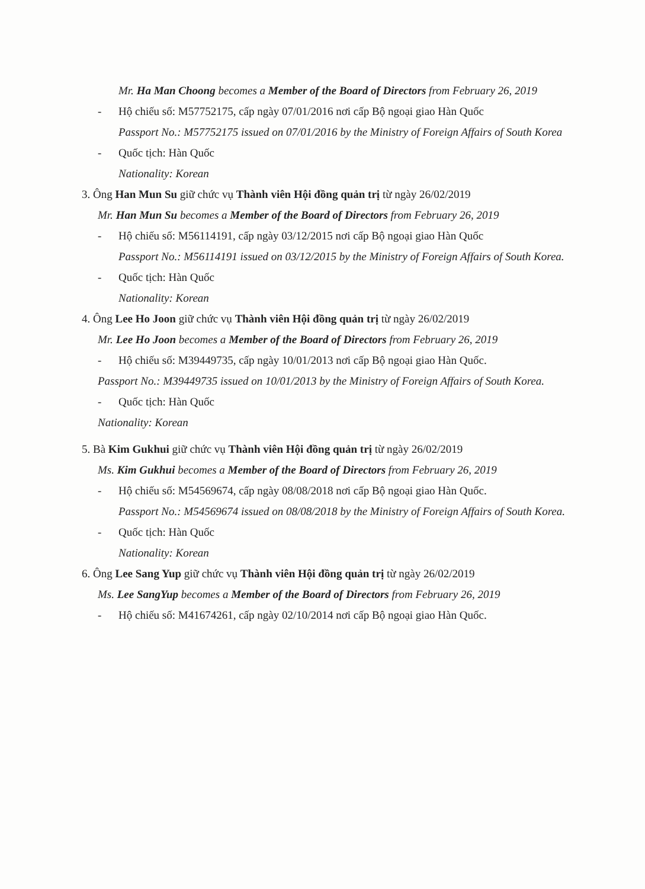Mr. Ha Man Choong becomes a Member of the Board of Directors from February 26, 2019
- Hộ chiếu số: M57752175, cấp ngày 07/01/2016 nơi cấp Bộ ngoại giao Hàn Quốc
Passport No.: M57752175 issued on 07/01/2016 by the Ministry of Foreign Affairs of South Korea
- Quốc tịch: Hàn Quốc
Nationality: Korean
3. Ông Han Mun Su giữ chức vụ Thành viên Hội đồng quản trị từ ngày 26/02/2019
Mr. Han Mun Su becomes a Member of the Board of Directors from February 26, 2019
- Hộ chiếu số: M56114191, cấp ngày 03/12/2015 nơi cấp Bộ ngoại giao Hàn Quốc
Passport No.: M56114191 issued on 03/12/2015 by the Ministry of Foreign Affairs of South Korea.
- Quốc tịch: Hàn Quốc
Nationality: Korean
4. Ông Lee Ho Joon giữ chức vụ Thành viên Hội đồng quản trị từ ngày 26/02/2019
Mr. Lee Ho Joon becomes a Member of the Board of Directors from February 26, 2019
- Hộ chiếu số: M39449735, cấp ngày 10/01/2013 nơi cấp Bộ ngoại giao Hàn Quốc.
Passport No.: M39449735 issued on 10/01/2013 by the Ministry of Foreign Affairs of South Korea.
- Quốc tịch: Hàn Quốc
Nationality: Korean
5. Bà Kim Gukhui giữ chức vụ Thành viên Hội đồng quản trị từ ngày 26/02/2019
Ms. Kim Gukhui becomes a Member of the Board of Directors from February 26, 2019
- Hộ chiếu số: M54569674, cấp ngày 08/08/2018 nơi cấp Bộ ngoại giao Hàn Quốc.
Passport No.: M54569674 issued on 08/08/2018 by the Ministry of Foreign Affairs of South Korea.
- Quốc tịch: Hàn Quốc
Nationality: Korean
6. Ông Lee Sang Yup giữ chức vụ Thành viên Hội đồng quản trị từ ngày 26/02/2019
Ms. Lee SangYup becomes a Member of the Board of Directors from February 26, 2019
- Hộ chiếu số: M41674261, cấp ngày 02/10/2014 nơi cấp Bộ ngoại giao Hàn Quốc.